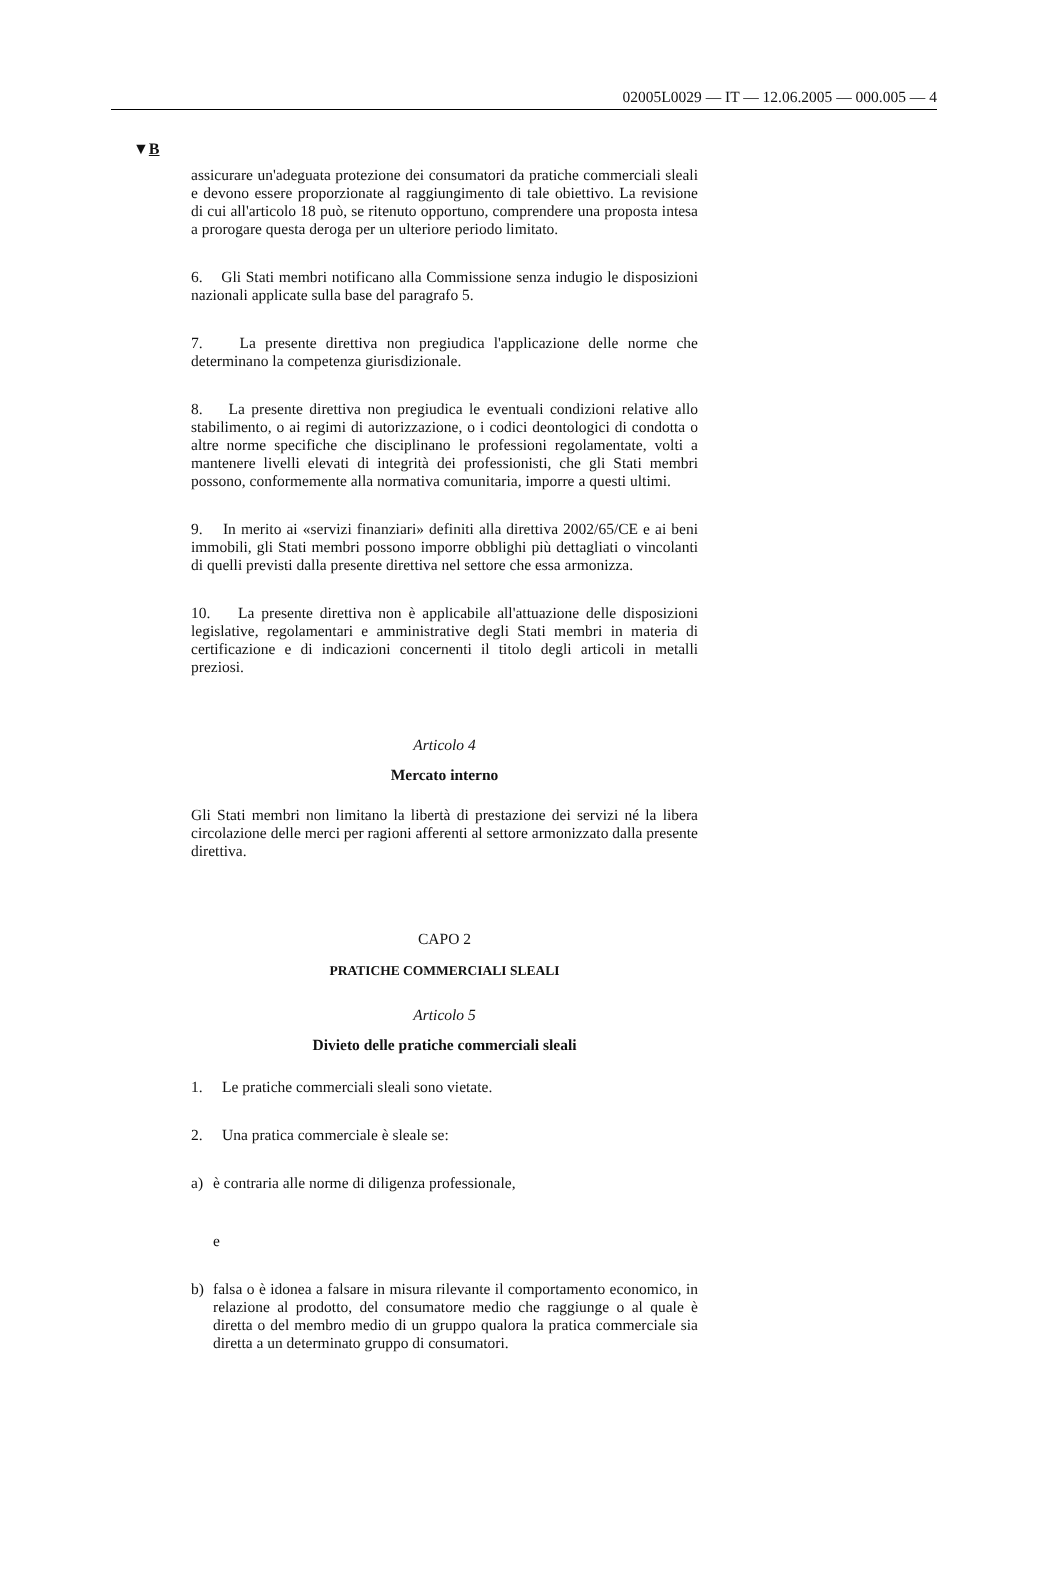02005L0029 — IT — 12.06.2005 — 000.005 — 4
▼B
assicurare un'adeguata protezione dei consumatori da pratiche commerciali sleali e devono essere proporzionate al raggiungimento di tale obiettivo. La revisione di cui all'articolo 18 può, se ritenuto opportuno, comprendere una proposta intesa a prorogare questa deroga per un ulteriore periodo limitato.
6. Gli Stati membri notificano alla Commissione senza indugio le disposizioni nazionali applicate sulla base del paragrafo 5.
7. La presente direttiva non pregiudica l'applicazione delle norme che determinano la competenza giurisdizionale.
8. La presente direttiva non pregiudica le eventuali condizioni relative allo stabilimento, o ai regimi di autorizzazione, o i codici deontologici di condotta o altre norme specifiche che disciplinano le professioni regolamentate, volti a mantenere livelli elevati di integrità dei professionisti, che gli Stati membri possono, conformemente alla normativa comunitaria, imporre a questi ultimi.
9. In merito ai «servizi finanziari» definiti alla direttiva 2002/65/CE e ai beni immobili, gli Stati membri possono imporre obblighi più dettagliati o vincolanti di quelli previsti dalla presente direttiva nel settore che essa armonizza.
10. La presente direttiva non è applicabile all'attuazione delle disposizioni legislative, regolamentari e amministrative degli Stati membri in materia di certificazione e di indicazioni concernenti il titolo degli articoli in metalli preziosi.
Articolo 4
Mercato interno
Gli Stati membri non limitano la libertà di prestazione dei servizi né la libera circolazione delle merci per ragioni afferenti al settore armonizzato dalla presente direttiva.
CAPO 2
PRATICHE COMMERCIALI SLEALI
Articolo 5
Divieto delle pratiche commerciali sleali
1. Le pratiche commerciali sleali sono vietate.
2. Una pratica commerciale è sleale se:
a) è contraria alle norme di diligenza professionale,
e
b) falsa o è idonea a falsare in misura rilevante il comportamento economico, in relazione al prodotto, del consumatore medio che raggiunge o al quale è diretta o del membro medio di un gruppo qualora la pratica commerciale sia diretta a un determinato gruppo di consumatori.